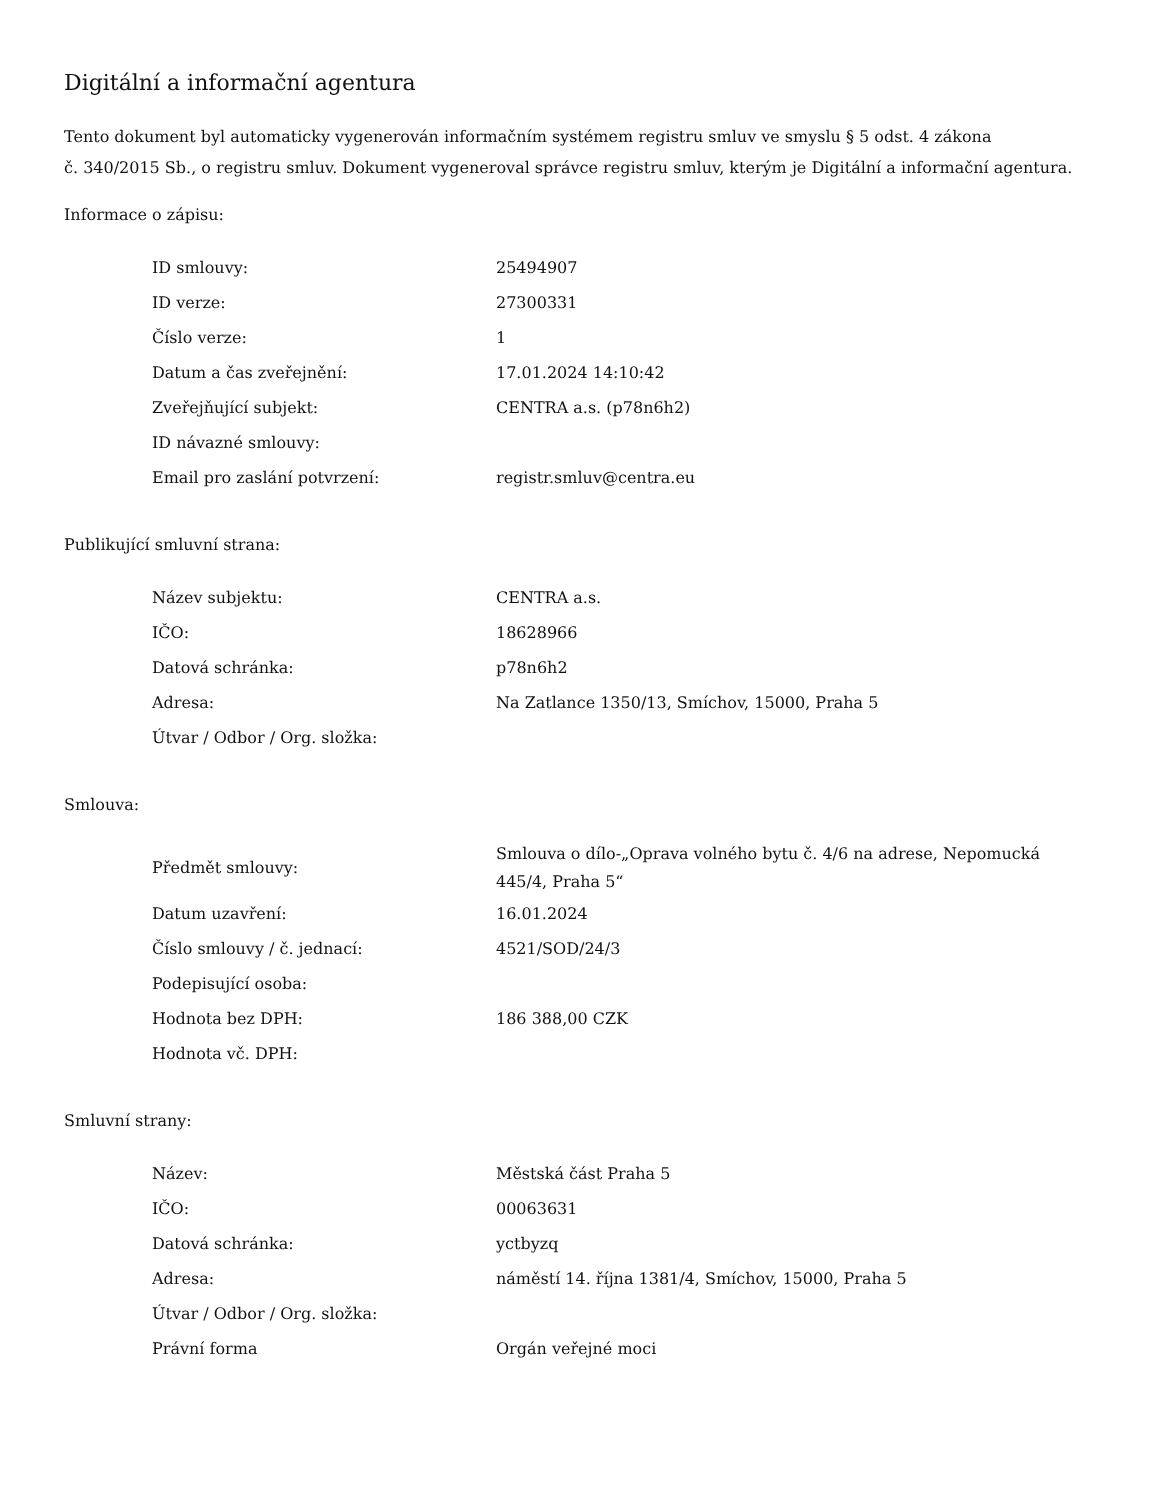Digitální a informační agentura
Tento dokument byl automaticky vygenerován informačním systémem registru smluv ve smyslu § 5 odst. 4 zákona
č. 340/2015 Sb., o registru smluv. Dokument vygeneroval správce registru smluv, kterým je Digitální a informační agentura.
Informace o zápisu:
| ID smlouvy: | 25494907 |
| ID verze: | 27300331 |
| Číslo verze: | 1 |
| Datum a čas zveřejnění: | 17.01.2024 14:10:42 |
| Zveřejňující subjekt: | CENTRA a.s. (p78n6h2) |
| ID návazné smlouvy: | |
| Email pro zaslání potvrzení: | registr.smluv@centra.eu |
Publikující smluvní strana:
| Název subjektu: | CENTRA a.s. |
| IČO: | 18628966 |
| Datová schránka: | p78n6h2 |
| Adresa: | Na Zatlance 1350/13, Smíchov, 15000, Praha 5 |
| Útvar / Odbor / Org. složka: | |
Smlouva:
| Předmět smlouvy: | Smlouva o dílo-„Oprava volného bytu č. 4/6 na adrese, Nepomucká 445/4, Praha 5“ |
| Datum uzavření: | 16.01.2024 |
| Číslo smlouvy / č. jednací: | 4521/SOD/24/3 |
| Podepisující osoba: | |
| Hodnota bez DPH: | 186 388,00 CZK |
| Hodnota vč. DPH: | |
Smluvní strany:
| Název: | Městská část Praha 5 |
| IČO: | 00063631 |
| Datová schránka: | yctbyzq |
| Adresa: | náměstí 14. října 1381/4, Smíchov, 15000, Praha 5 |
| Útvar / Odbor / Org. složka: | |
| Právní forma | Orgán veřejné moci |